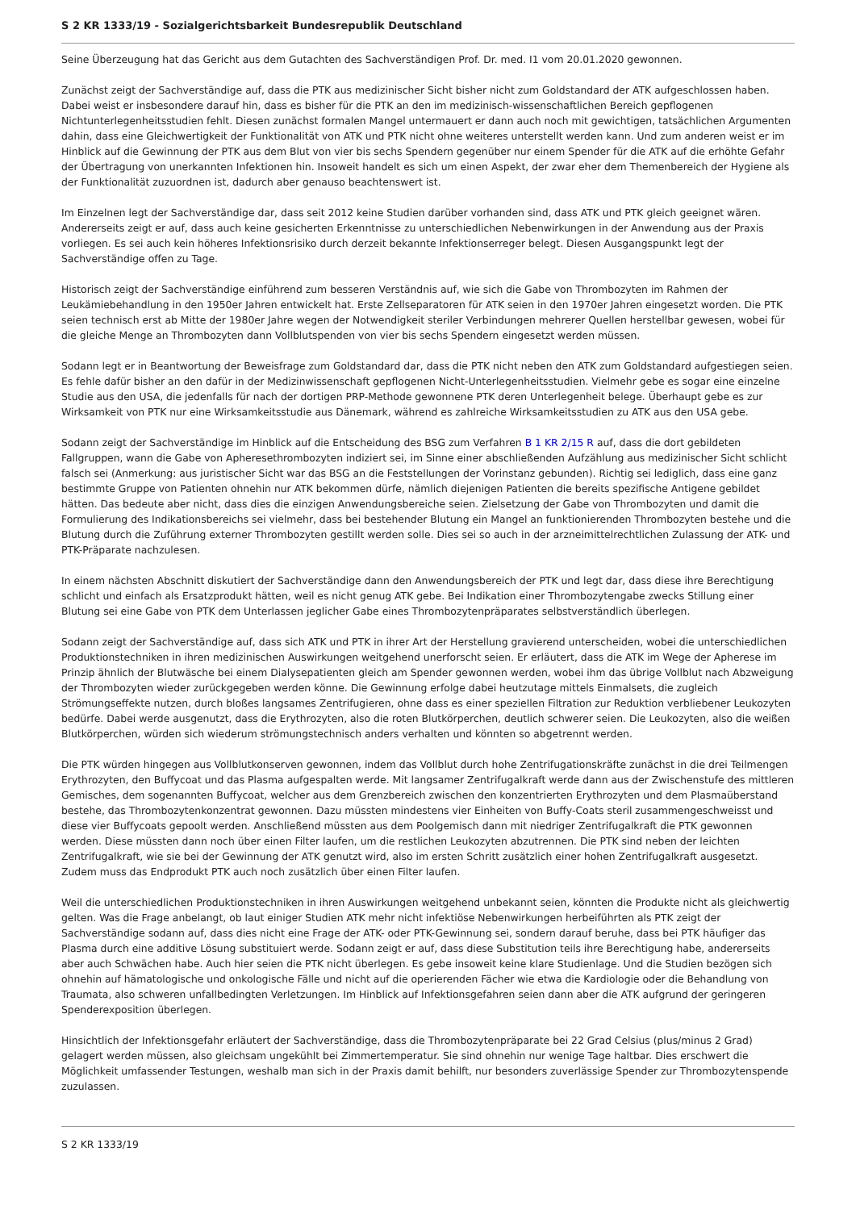S 2 KR 1333/19 - Sozialgerichtsbarkeit Bundesrepublik Deutschland
Seine Überzeugung hat das Gericht aus dem Gutachten des Sachverständigen Prof. Dr. med. I1 vom 20.01.2020 gewonnen.
Zunächst zeigt der Sachverständige auf, dass die PTK aus medizinischer Sicht bisher nicht zum Goldstandard der ATK aufgeschlossen haben. Dabei weist er insbesondere darauf hin, dass es bisher für die PTK an den im medizinisch-wissenschaftlichen Bereich gepflogenen Nichtunterlegenheitsstudien fehlt. Diesen zunächst formalen Mangel untermauert er dann auch noch mit gewichtigen, tatsächlichen Argumenten dahin, dass eine Gleichwertigkeit der Funktionalität von ATK und PTK nicht ohne weiteres unterstellt werden kann. Und zum anderen weist er im Hinblick auf die Gewinnung der PTK aus dem Blut von vier bis sechs Spendern gegenüber nur einem Spender für die ATK auf die erhöhte Gefahr der Übertragung von unerkannten Infektionen hin. Insoweit handelt es sich um einen Aspekt, der zwar eher dem Themenbereich der Hygiene als der Funktionalität zuzuordnen ist, dadurch aber genauso beachtenswert ist.
Im Einzelnen legt der Sachverständige dar, dass seit 2012 keine Studien darüber vorhanden sind, dass ATK und PTK gleich geeignet wären. Andererseits zeigt er auf, dass auch keine gesicherten Erkenntnisse zu unterschiedlichen Nebenwirkungen in der Anwendung aus der Praxis vorliegen. Es sei auch kein höheres Infektionsrisiko durch derzeit bekannte Infektionserreger belegt. Diesen Ausgangspunkt legt der Sachverständige offen zu Tage.
Historisch zeigt der Sachverständige einführend zum besseren Verständnis auf, wie sich die Gabe von Thrombozyten im Rahmen der Leukämiebehandlung in den 1950er Jahren entwickelt hat. Erste Zellseparatoren für ATK seien in den 1970er Jahren eingesetzt worden. Die PTK seien technisch erst ab Mitte der 1980er Jahre wegen der Notwendigkeit steriler Verbindungen mehrerer Quellen herstellbar gewesen, wobei für die gleiche Menge an Thrombozyten dann Vollblutspenden von vier bis sechs Spendern eingesetzt werden müssen.
Sodann legt er in Beantwortung der Beweisfrage zum Goldstandard dar, dass die PTK nicht neben den ATK zum Goldstandard aufgestiegen seien. Es fehle dafür bisher an den dafür in der Medizinwissenschaft gepflogenen Nicht-Unterlegenheitsstudien. Vielmehr gebe es sogar eine einzelne Studie aus den USA, die jedenfalls für nach der dortigen PRP-Methode gewonnene PTK deren Unterlegenheit belege. Überhaupt gebe es zur Wirksamkeit von PTK nur eine Wirksamkeitsstudie aus Dänemark, während es zahlreiche Wirksamkeitsstudien zu ATK aus den USA gebe.
Sodann zeigt der Sachverständige im Hinblick auf die Entscheidung des BSG zum Verfahren B 1 KR 2/15 R auf, dass die dort gebildeten Fallgruppen, wann die Gabe von Apheresethrombozyten indiziert sei, im Sinne einer abschließenden Aufzählung aus medizinischer Sicht schlicht falsch sei (Anmerkung: aus juristischer Sicht war das BSG an die Feststellungen der Vorinstanz gebunden). Richtig sei lediglich, dass eine ganz bestimmte Gruppe von Patienten ohnehin nur ATK bekommen dürfe, nämlich diejenigen Patienten die bereits spezifische Antigene gebildet hätten. Das bedeute aber nicht, dass dies die einzigen Anwendungsbereiche seien. Zielsetzung der Gabe von Thrombozyten und damit die Formulierung des Indikationsbereichs sei vielmehr, dass bei bestehender Blutung ein Mangel an funktionierenden Thrombozyten bestehe und die Blutung durch die Zuführung externer Thrombozyten gestillt werden solle. Dies sei so auch in der arzneimittelrechtlichen Zulassung der ATK- und PTK-Präparate nachzulesen.
In einem nächsten Abschnitt diskutiert der Sachverständige dann den Anwendungsbereich der PTK und legt dar, dass diese ihre Berechtigung schlicht und einfach als Ersatzprodukt hätten, weil es nicht genug ATK gebe. Bei Indikation einer Thrombozytengabe zwecks Stillung einer Blutung sei eine Gabe von PTK dem Unterlassen jeglicher Gabe eines Thrombozytenpräparates selbstverständlich überlegen.
Sodann zeigt der Sachverständige auf, dass sich ATK und PTK in ihrer Art der Herstellung gravierend unterscheiden, wobei die unterschiedlichen Produktionstechniken in ihren medizinischen Auswirkungen weitgehend unerforscht seien. Er erläutert, dass die ATK im Wege der Apherese im Prinzip ähnlich der Blutwäsche bei einem Dialysepatienten gleich am Spender gewonnen werden, wobei ihm das übrige Vollblut nach Abzweigung der Thrombozyten wieder zurückgegeben werden könne. Die Gewinnung erfolge dabei heutzutage mittels Einmalsets, die zugleich Strömungseffekte nutzen, durch bloßes langsames Zentrifugieren, ohne dass es einer speziellen Filtration zur Reduktion verbliebener Leukozyten bedürfe. Dabei werde ausgenutzt, dass die Erythrozyten, also die roten Blutkörperchen, deutlich schwerer seien. Die Leukozyten, also die weißen Blutkörperchen, würden sich wiederum strömungstechnisch anders verhalten und könnten so abgetrennt werden.
Die PTK würden hingegen aus Vollblutkonserven gewonnen, indem das Vollblut durch hohe Zentrifugationskräfte zunächst in die drei Teilmengen Erythrozyten, den Buffycoat und das Plasma aufgespalten werde. Mit langsamer Zentrifugalkraft werde dann aus der Zwischenstufe des mittleren Gemisches, dem sogenannten Buffycoat, welcher aus dem Grenzbereich zwischen den konzentrierten Erythrozyten und dem Plasmaüberstand bestehe, das Thrombozytenkonzentrat gewonnen. Dazu müssten mindestens vier Einheiten von Buffy-Coats steril zusammengeschweisst und diese vier Buffycoats gepoolt werden. Anschließend müssten aus dem Poolgemisch dann mit niedriger Zentrifugalkraft die PTK gewonnen werden. Diese müssten dann noch über einen Filter laufen, um die restlichen Leukozyten abzutrennen. Die PTK sind neben der leichten Zentrifugalkraft, wie sie bei der Gewinnung der ATK genutzt wird, also im ersten Schritt zusätzlich einer hohen Zentrifugalkraft ausgesetzt. Zudem muss das Endprodukt PTK auch noch zusätzlich über einen Filter laufen.
Weil die unterschiedlichen Produktionstechniken in ihren Auswirkungen weitgehend unbekannt seien, könnten die Produkte nicht als gleichwertig gelten. Was die Frage anbelangt, ob laut einiger Studien ATK mehr nicht infektiöse Nebenwirkungen herbeiführten als PTK zeigt der Sachverständige sodann auf, dass dies nicht eine Frage der ATK- oder PTK-Gewinnung sei, sondern darauf beruhe, dass bei PTK häufiger das Plasma durch eine additive Lösung substituiert werde. Sodann zeigt er auf, dass diese Substitution teils ihre Berechtigung habe, andererseits aber auch Schwächen habe. Auch hier seien die PTK nicht überlegen. Es gebe insoweit keine klare Studienlage. Und die Studien bezögen sich ohnehin auf hämatologische und onkologische Fälle und nicht auf die operierenden Fächer wie etwa die Kardiologie oder die Behandlung von Traumata, also schweren unfallbedingten Verletzungen. Im Hinblick auf Infektionsgefahren seien dann aber die ATK aufgrund der geringeren Spenderexposition überlegen.
Hinsichtlich der Infektionsgefahr erläutert der Sachverständige, dass die Thrombozytenpräparate bei 22 Grad Celsius (plus/minus 2 Grad) gelagert werden müssen, also gleichsam ungekühlt bei Zimmertemperatur. Sie sind ohnehin nur wenige Tage haltbar. Dies erschwert die Möglichkeit umfassender Testungen, weshalb man sich in der Praxis damit behilft, nur besonders zuverlässige Spender zur Thrombozytenspende zuzulassen.
S 2 KR 1333/19